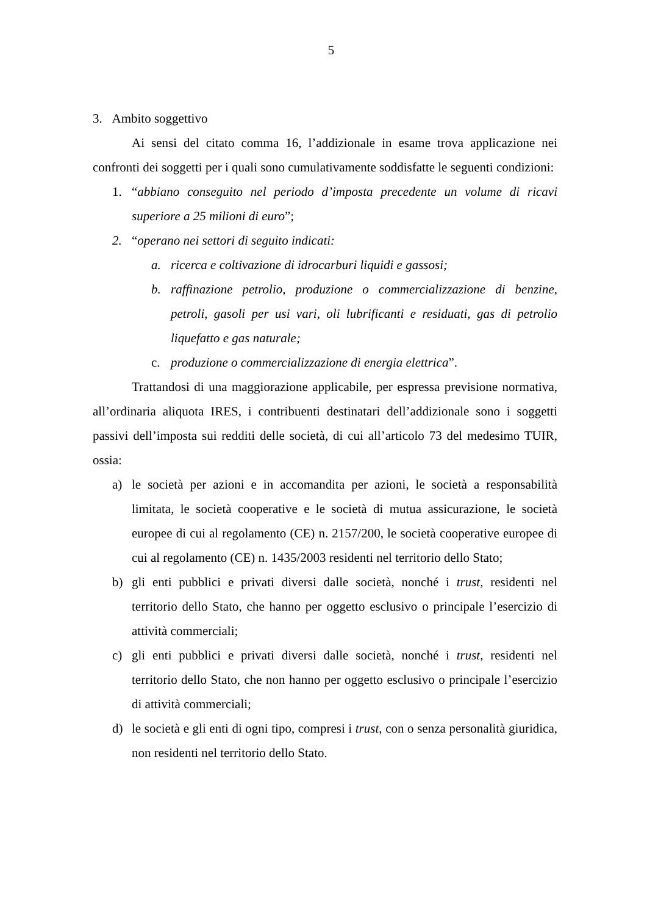5
3. Ambito soggettivo
Ai sensi del citato comma 16, l’addizionale in esame trova applicazione nei confronti dei soggetti per i quali sono cumulativamente soddisfatte le seguenti condizioni:
1. “abbiano conseguito nel periodo d’imposta precedente un volume di ricavi superiore a 25 milioni di euro”;
2. “operano nei settori di seguito indicati:
a. ricerca e coltivazione di idrocarburi liquidi e gassosi;
b. raffinazione petrolio, produzione o commercializzazione di benzine, petroli, gasoli per usi vari, oli lubrificanti e residuati, gas di petrolio liquefatto e gas naturale;
c. produzione o commercializzazione di energia elettrica”.
Trattandosi di una maggiorazione applicabile, per espressa previsione normativa, all’ordinaria aliquota IRES, i contribuenti destinatari dell’addizionale sono i soggetti passivi dell’imposta sui redditi delle società, di cui all’articolo 73 del medesimo TUIR, ossia:
a) le società per azioni e in accomandita per azioni, le società a responsabilità limitata, le società cooperative e le società di mutua assicurazione, le società europee di cui al regolamento (CE) n. 2157/200, le società cooperative europee di cui al regolamento (CE) n. 1435/2003 residenti nel territorio dello Stato;
b) gli enti pubblici e privati diversi dalle società, nonché i trust, residenti nel territorio dello Stato, che hanno per oggetto esclusivo o principale l’esercizio di attività commerciali;
c) gli enti pubblici e privati diversi dalle società, nonché i trust, residenti nel territorio dello Stato, che non hanno per oggetto esclusivo o principale l’esercizio di attività commerciali;
d) le società e gli enti di ogni tipo, compresi i trust, con o senza personalità giuridica, non residenti nel territorio dello Stato.